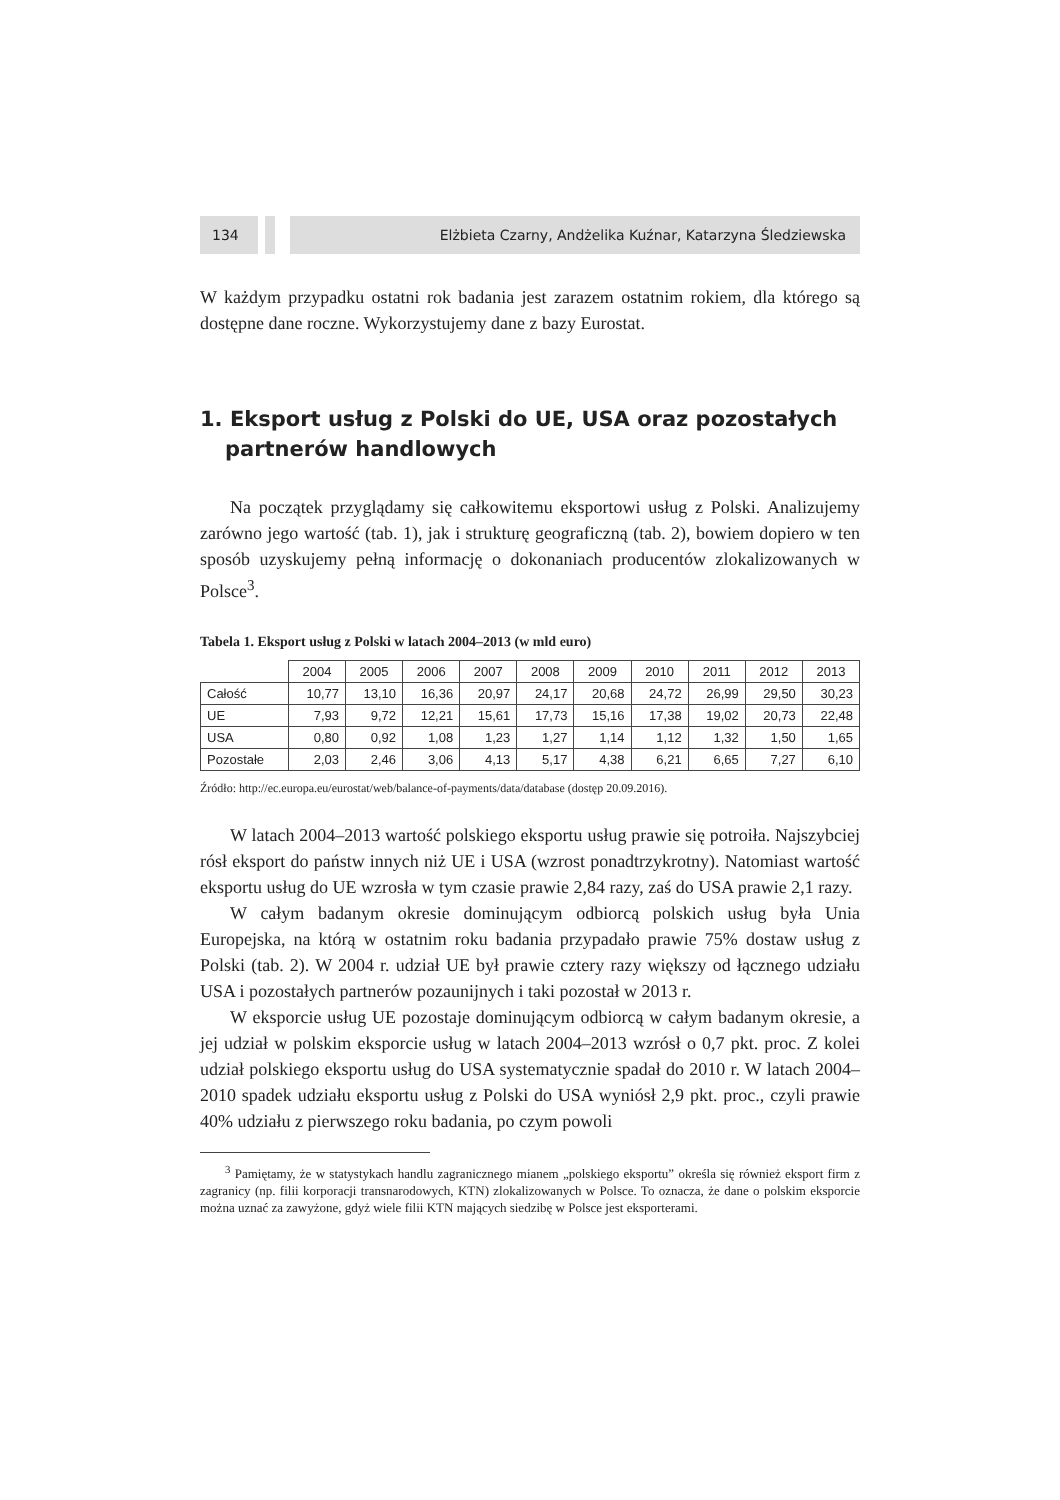134
Elżbieta Czarny, Andżelika Kuźnar, Katarzyna Śledziewska
W każdym przypadku ostatni rok badania jest zarazem ostatnim rokiem, dla którego są dostępne dane roczne. Wykorzystujemy dane z bazy Eurostat.
1. Eksport usług z Polski do UE, USA oraz pozostałych partnerów handlowych
Na początek przyglądamy się całkowitemu eksportowi usług z Polski. Analizujemy zarówno jego wartość (tab. 1), jak i strukturę geograficzną (tab. 2), bowiem dopiero w ten sposób uzyskujemy pełną informację o dokonaniach producentów zlokalizowanych w Polsce<sup>3</sup>.
Tabela 1. Eksport usług z Polski w latach 2004–2013 (w mld euro)
| | 2004 | 2005 | 2006 | 2007 | 2008 | 2009 | 2010 | 2011 | 2012 | 2013 |
| --- | --- | --- | --- | --- | --- | --- | --- | --- | --- | --- |
| Całość | 10,77 | 13,10 | 16,36 | 20,97 | 24,17 | 20,68 | 24,72 | 26,99 | 29,50 | 30,23 |
| UE | 7,93 | 9,72 | 12,21 | 15,61 | 17,73 | 15,16 | 17,38 | 19,02 | 20,73 | 22,48 |
| USA | 0,80 | 0,92 | 1,08 | 1,23 | 1,27 | 1,14 | 1,12 | 1,32 | 1,50 | 1,65 |
| Pozostałe | 2,03 | 2,46 | 3,06 | 4,13 | 5,17 | 4,38 | 6,21 | 6,65 | 7,27 | 6,10 |
Źródło: http://ec.europa.eu/eurostat/web/balance-of-payments/data/database (dostęp 20.09.2016).
W latach 2004–2013 wartość polskiego eksportu usług prawie się potroiła. Najszybciej rósł eksport do państw innych niż UE i USA (wzrost ponadtrzykrotny). Natomiast wartość eksportu usług do UE wzrosła w tym czasie prawie 2,84 razy, zaś do USA prawie 2,1 razy.
W całym badanym okresie dominującym odbiorcą polskich usług była Unia Europejska, na którą w ostatnim roku badania przypadało prawie 75% dostaw usług z Polski (tab. 2). W 2004 r. udział UE był prawie cztery razy większy od łącznego udziału USA i pozostałych partnerów pozaunijnych i taki pozostał w 2013 r.
W eksporcie usług UE pozostaje dominującym odbiorcą w całym badanym okresie, a jej udział w polskim eksporcie usług w latach 2004–2013 wzrósł o 0,7 pkt. proc. Z kolei udział polskiego eksportu usług do USA systematycznie spadał do 2010 r. W latach 2004–2010 spadek udziału eksportu usług z Polski do USA wyniósł 2,9 pkt. proc., czyli prawie 40% udziału z pierwszego roku badania, po czym powoli
<sup>3</sup> Pamiętamy, że w statystykach handlu zagranicznego mianem „polskiego eksportu” określa się również eksport firm z zagranicy (np. filii korporacji transnarodowych, KTN) zlokalizowanych w Polsce. To oznacza, że dane o polskim eksporcie można uznać za zawyżone, gdyż wiele filii KTN mających siedzibę w Polsce jest eksporterami.